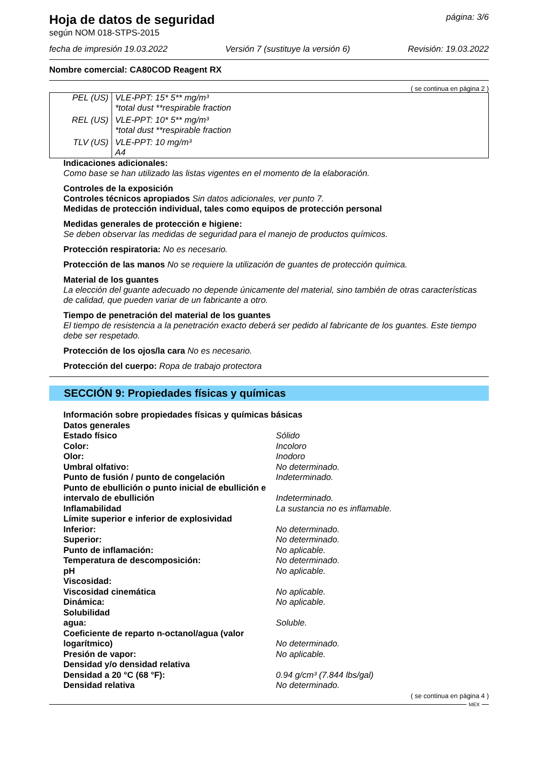Hoja de datos de seguridad
según NOM 018-STPS-2015
página: 3/6
fecha de impresión 19.03.2022 Versión 7 (sustituye la versión 6) Revisión: 19.03.2022
Nombre comercial: CA80COD Reagent RX
( se continua en página 2 )
| PEL (US) | VLE-PPT: 15* 5** mg/m³ *total dust **respirable fraction |
| REL (US) | VLE-PPT: 10* 5** mg/m³ *total dust **respirable fraction |
| TLV (US) | VLE-PPT: 10 mg/m³ A4 |
Indicaciones adicionales:
Como base se han utilizado las listas vigentes en el momento de la elaboración.
Controles de la exposición
Controles técnicos apropiados Sin datos adicionales, ver punto 7.
Medidas de protección individual, tales como equipos de protección personal
Medidas generales de protección e higiene:
Se deben observar las medidas de seguridad para el manejo de productos químicos.
Protección respiratoria: No es necesario.
Protección de las manos No se requiere la utilización de guantes de protección química.
Material de los guantes
La elección del guante adecuado no depende únicamente del material, sino también de otras características de calidad, que pueden variar de un fabricante a otro.
Tiempo de penetración del material de los guantes
El tiempo de resistencia a la penetración exacto deberá ser pedido al fabricante de los guantes. Este tiempo debe ser respetado.
Protección de los ojos/la cara No es necesario.
Protección del cuerpo: Ropa de trabajo protectora
SECCIÓN 9: Propiedades físicas y químicas
| Información sobre propiedades físicas y químicas básicas | |
| Datos generales | |
| Estado físico | Sólido |
| Color: | Incoloro |
| Olor: | Inodoro |
| Umbral olfativo: | No determinado. |
| Punto de fusión / punto de congelación | Indeterminado. |
| Punto de ebullición o punto inicial de ebullición e intervalo de ebullición | Indeterminado. |
| Inflamabilidad | La sustancia no es inflamable. |
| Límite superior e inferior de explosividad | |
| Inferior: | No determinado. |
| Superior: | No determinado. |
| Punto de inflamación: | No aplicable. |
| Temperatura de descomposición: | No determinado. |
| pH | No aplicable. |
| Viscosidad: | |
| Viscosidad cinemática | No aplicable. |
| Dinámica: | No aplicable. |
| Solubilidad | |
| agua: | Soluble. |
| Coeficiente de reparto n-octanol/agua (valor logarítmico) | No determinado. |
| Presión de vapor: | No aplicable. |
| Densidad y/o densidad relativa | |
| Densidad a 20 °C (68 °F): | 0.94 g/cm³ (7.844 lbs/gal) |
| Densidad relativa | No determinado. |
( se continua en página 4 )
MEX